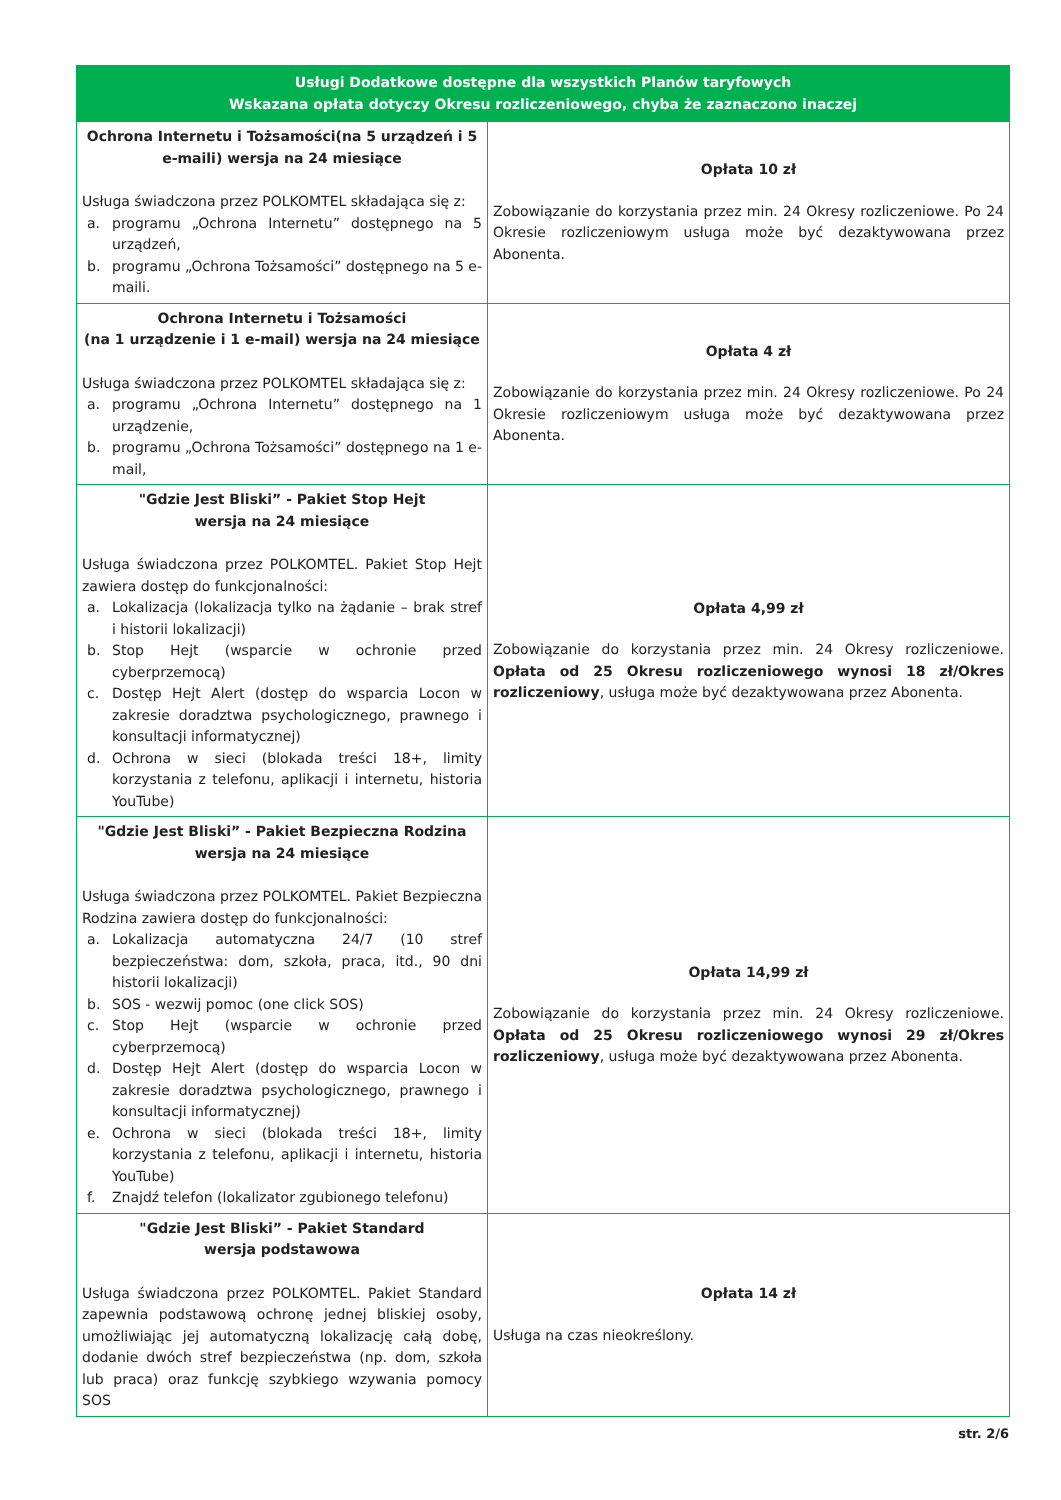| Usługi Dodatkowe dostępne dla wszystkich Planów taryfowych Wskazana opłata dotyczy Okresu rozliczeniowego, chyba że zaznaczono inaczej | |
| --- | --- |
| Ochrona Internetu i Tożsamości(na 5 urządzeń i 5 e-maili) wersja na 24 miesiące Usługa świadczona przez POLKOMTEL składająca się z: a. programu „Ochrona Internetu” dostępnego na 5 urządzeń, b. programu „Ochrona Tożsamości” dostępnego na 5 e-maili. | Opłata 10 zł Zobowiązanie do korzystania przez min. 24 Okresy rozliczeniowe. Po 24 Okresie rozliczeniowym usługa może być dezaktywowana przez Abonenta. |
| Ochrona Internetu i Tożsamości (na 1 urządzenie i 1 e-mail) wersja na 24 miesiące Usługa świadczona przez POLKOMTEL składająca się z: a. programu „Ochrona Internetu” dostępnego na 1 urządzenie, b. programu „Ochrona Tożsamości” dostępnego na 1 e-mail, | Opłata 4 zł Zobowiązanie do korzystania przez min. 24 Okresy rozliczeniowe. Po 24 Okresie rozliczeniowym usługa może być dezaktywowana przez Abonenta. |
| "Gdzie Jest Bliski” - Pakiet Stop Hejt wersja na 24 miesiące Usługa świadczona przez POLKOMTEL. Pakiet Stop Hejt zawiera dostęp do funkcjonalności: a. Lokalizacja (lokalizacja tylko na żądanie – brak stref i historii lokalizacji) b. Stop Hejt (wsparcie w ochronie przed cyberprzemocą) c. Dostęp Hejt Alert (dostęp do wsparcia Locon w zakresie doradztwa psychologicznego, prawnego i konsultacji informatycznej) d. Ochrona w sieci (blokada treści 18+, limity korzystania z telefonu, aplikacji i internetu, historia YouTube) | Opłata 4,99 zł Zobowiązanie do korzystania przez min. 24 Okresy rozliczeniowe. Opłata od 25 Okresu rozliczeniowego wynosi 18 zł/Okres rozliczeniowy , usługa może być dezaktywowana przez Abonenta. |
| "Gdzie Jest Bliski” - Pakiet Bezpieczna Rodzina wersja na 24 miesiące Usługa świadczona przez POLKOMTEL. Pakiet Bezpieczna Rodzina zawiera dostęp do funkcjonalności: a. Lokalizacja automatyczna 24/7 (10 stref bezpieczeństwa: dom, szkoła, praca, itd., 90 dni historii lokalizacji) b. SOS - wezwij pomoc (one click SOS) c. Stop Hejt (wsparcie w ochronie przed cyberprzemocą) d. Dostęp Hejt Alert (dostęp do wsparcia Locon w zakresie doradztwa psychologicznego, prawnego i konsultacji informatycznej) e. Ochrona w sieci (blokada treści 18+, limity korzystania z telefonu, aplikacji i internetu, historia YouTube) f. Znajdź telefon (lokalizator zgubionego telefonu) | Opłata 14,99 zł Zobowiązanie do korzystania przez min. 24 Okresy rozliczeniowe. Opłata od 25 Okresu rozliczeniowego wynosi 29 zł/Okres rozliczeniowy , usługa może być dezaktywowana przez Abonenta. |
| "Gdzie Jest Bliski” - Pakiet Standard wersja podstawowa Usługa świadczona przez POLKOMTEL. Pakiet Standard zapewnia podstawową ochronę jednej bliskiej osoby, umożliwiając jej automatyczną lokalizację całą dobę, dodanie dwóch stref bezpieczeństwa (np. dom, szkoła lub praca) oraz funkcję szybkiego wzywania pomocy SOS | Opłata 14 zł Usługa na czas nieokreślony. |
str. 2/6